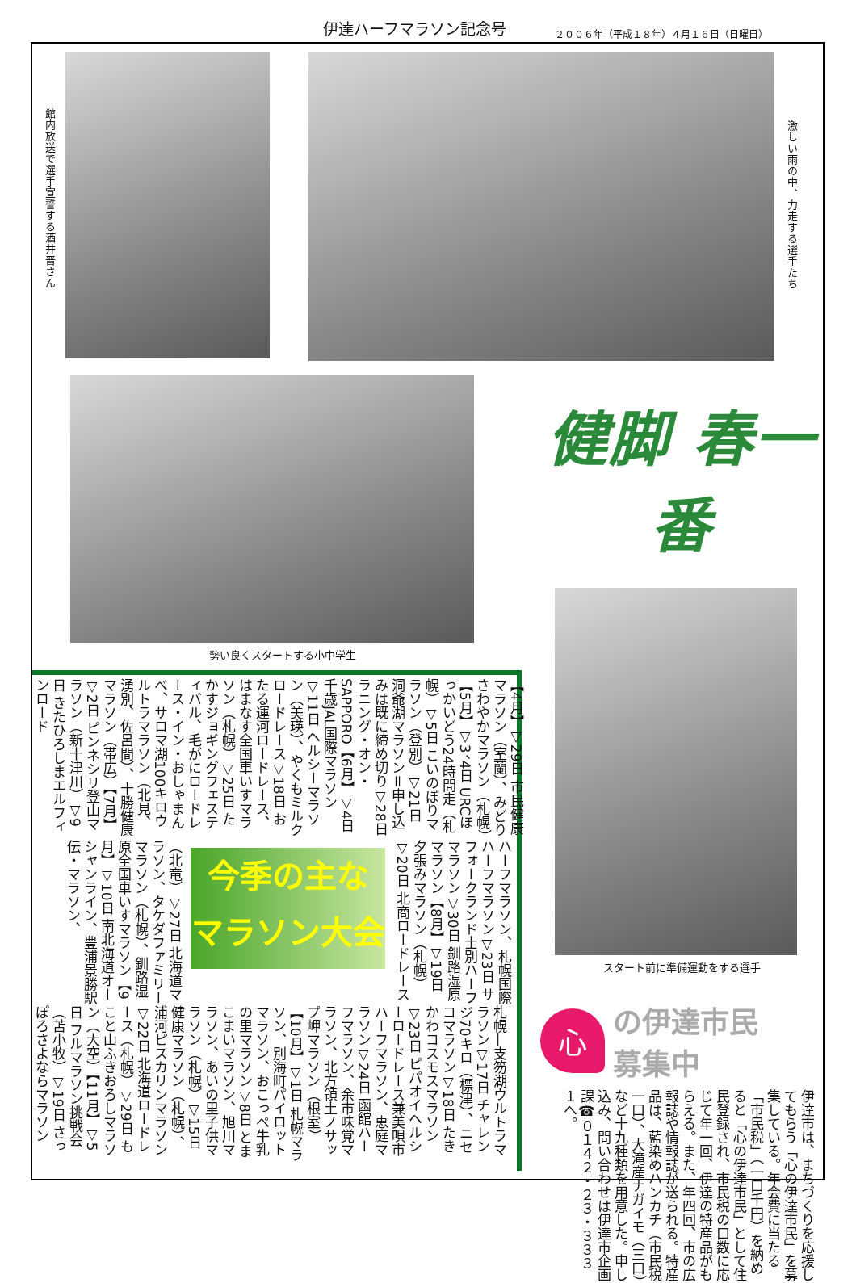伊達ハーフマラソン記念号 ２００６年（平成１８年）４月１６日（日曜日）
館内放送で選手宣誓する酒井晋さん
激しい雨の中、力走する選手たち
勢い良くスタートする小中学生
【4月】▽29日 市民健康マラソン（室蘭）、みどりさわやかマラソン（札幌）【5月】▽3、4日 URCほっかいどう24時間走（札幌）▽5日 こいのぼりマラソン（登別）▽21日 洞爺湖マラソン＝申し込みは既に締め切り▽28日 ラニング・オン・SAPPORO【6月】▽4日 千歳JAL国際マラソン▽11日 ヘルシーマラソン（美瑛）、やくもミルクロードレース▽18日 おたる運河ロードレース、はまなす全国車いすマラソン（札幌）▽25日 たかすジョギングフェスティバル、毛がにロードレース・イン・おしゃまんべ、サロマ湖100キロウルトラマラソン（北見、湧別、佐呂間）、十勝健康マラソン（帯広）【7月】▽2日 ピンネシリ登山マラソン（新十津川）▽9日 きたひろしまエルフィンロード
ハーフマラソン、札幌国際ハーフマラソン▽23日 サフォークランド士別ハーフマラソン▽30日 釧路湿原マラソン【8月】▽19日 夕張みマラソン（札幌）▽20日 北商ロードレース
今季の主な
マラソン大会
（北竜）▽27日 北海道マラソン、タケダファミリーマラソン（札幌）、釧路湿原全国車いすマラソン【9月】▽10日 南北海道オーシャンライン、豊浦景勝駅伝・マラソン、
札幌―支笏湖ウルトラマラソン▽17日 チャレンジ70キロ（標津）、ニセコマラソン▽18日 たきかわコスモスマラソン▽23日 ピパオイヘルシーロードレース兼美唄市ハーフマラソン、恵庭マラソン▽24日 函館ハーフマラソン、余市味覚マラソン、北方領土ノサップ岬マラソン（根室）【10月】▽1日 札幌マラソン、別海町パイロットマラソン、おこっぺ牛乳の里マラソン▽8日 とまこまいマラソン、旭川マラソン、あいの里子供マラソン（札幌）▽15日 健康マラソン（札幌）、浦河ピスカリンマラソン▽22日 北海道ロードレース（札幌）▽29日 もこと山ふきおろしマラソン（大空）【11月】▽5日 フルマラソン挑戦会（苫小牧）▽19日 さっぽろさよならマラソン
健脚 春一番
スタート前に準備運動をする選手
心
の伊達市民
募集中
伊達市は、まちづくりを応援してもらう「心の伊達市民」を募集している。年会費に当たる「市民税」（一口千円）を納めると「心の伊達市民」として住民登録され、市民税の口数に応じて年一回、伊達の特産品がもらえる。また、年四回、市の広報誌や情報誌が送られる。特産品は、藍染めハンカチ（市民税一口）、大滝産ナガイモ（三口）など十九種類を用意した。申し込み、問い合わせは伊達市企画課☎０１４２・２３・３３３１へ。